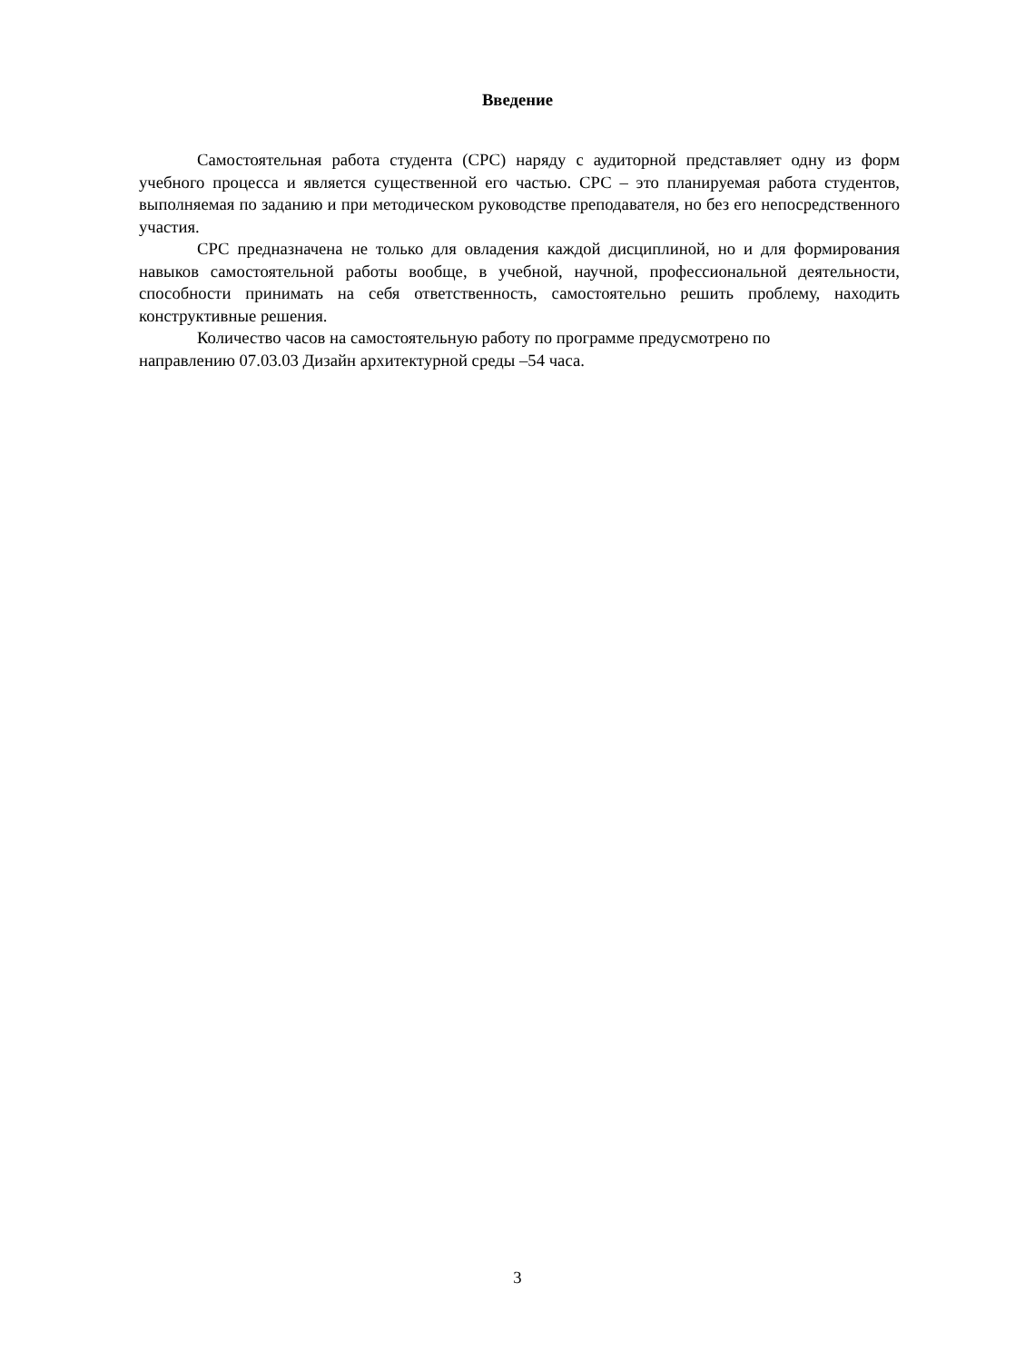Введение
Самостоятельная работа студента (СРС) наряду с аудиторной представляет одну из форм учебного процесса и является существенной его частью. СРС – это планируемая работа студентов, выполняемая по заданию и при методическом руководстве преподавателя, но без его непосредственного участия.
СРС предназначена не только для овладения каждой дисциплиной, но и для формирования навыков самостоятельной работы вообще, в учебной, научной, профессиональной деятельности, способности принимать на себя ответственность, самостоятельно решить проблему, находить конструктивные решения.
Количество часов на самостоятельную работу по программе предусмотрено по
направлению 07.03.03 Дизайн архитектурной среды –54 часа.
3